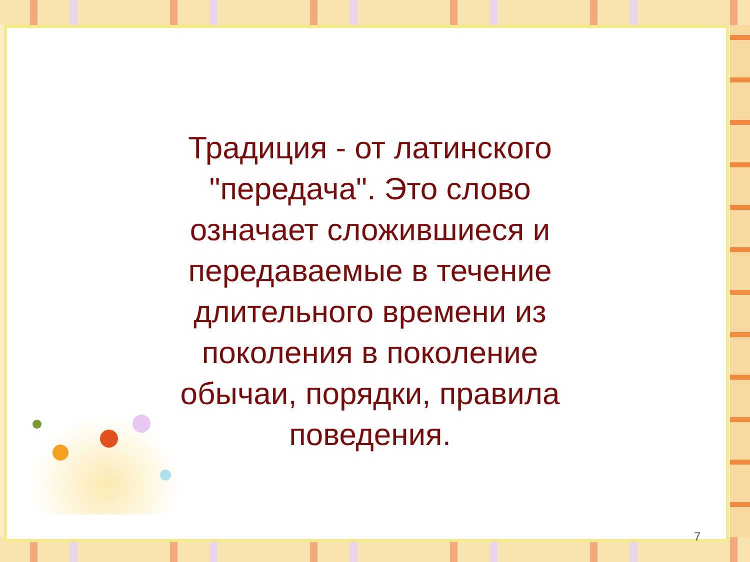Традиция - от латинского
"передача". Это слово
означает сложившиеся и
передаваемые в течение
длительного времени из
поколения в поколение
обычаи, порядки, правила
поведения.
7